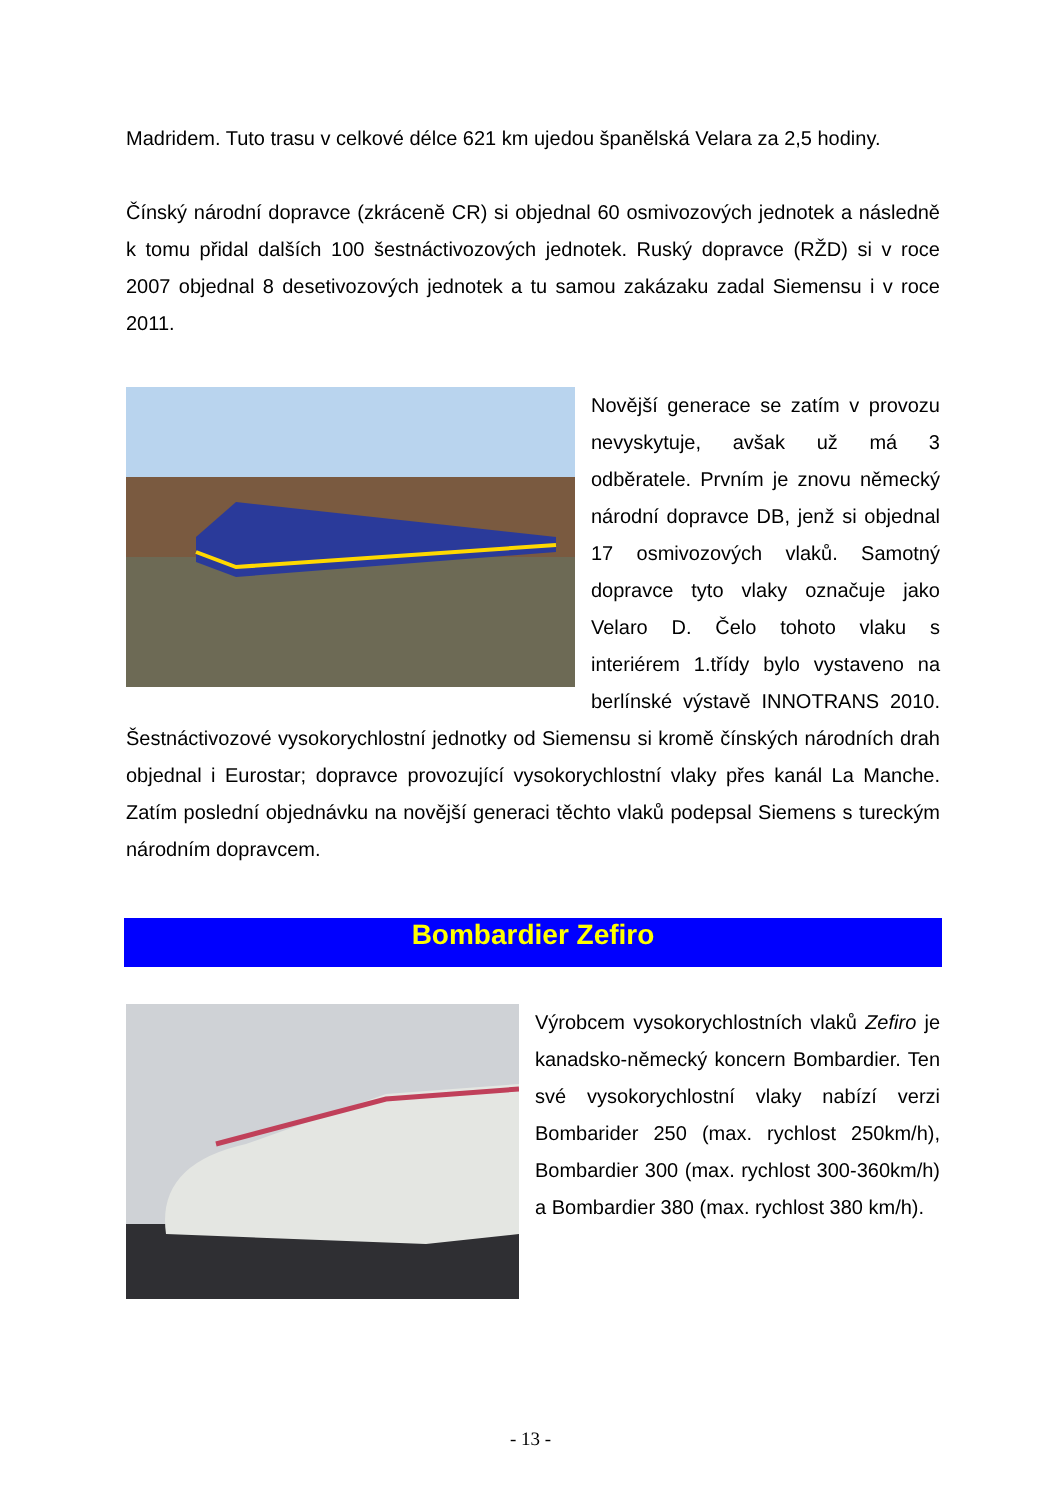Madridem. Tuto trasu v celkové délce 621 km ujedou španělská Velara za 2,5 hodiny.
Čínský národní dopravce (zkrácenĕ CR) si objednal 60 osmivozových jednotek a následně k tomu přidal dalších 100 šestnáctivozových jednotek. Ruský dopravce (RŽD) si v roce 2007 objednal 8 desetivozových jednotek a tu samou zakázaku zadal Siemensu i v roce 2011.
Novější generace se zatím v provozu nevyskytuje, avšak už má 3 odběratele. Prvním je znovu německý národní dopravce DB, jenž si objednal 17 osmivozových vlaků. Samotný dopravce tyto vlaky označuje jako Velaro D. Čelo tohoto vlaku s interiérem 1.třídy bylo vystaveno na berlínské výstavě INNOTRANS 2010. Šestnáctivozové vysokorychlostní jednotky od Siemensu si kromě čínských národních drah objednal i Eurostar; dopravce provozující vysokorychlostní vlaky přes kanál La Manche. Zatím poslední objednávku na novější generaci těchto vlaků podepsal Siemens s tureckým národním dopravcem.
Bombardier Zefiro
Výrobcem vysokorychlostních vlaků Zefiro je kanadsko-německý koncern Bombardier. Ten své vysokorychlostní vlaky nabízí verzi Bombarider 250 (max. rychlost 250km/h), Bombardier 300 (max. rychlost 300-360km/h) a Bombardier 380 (max. rychlost 380 km/h).
- 13 -